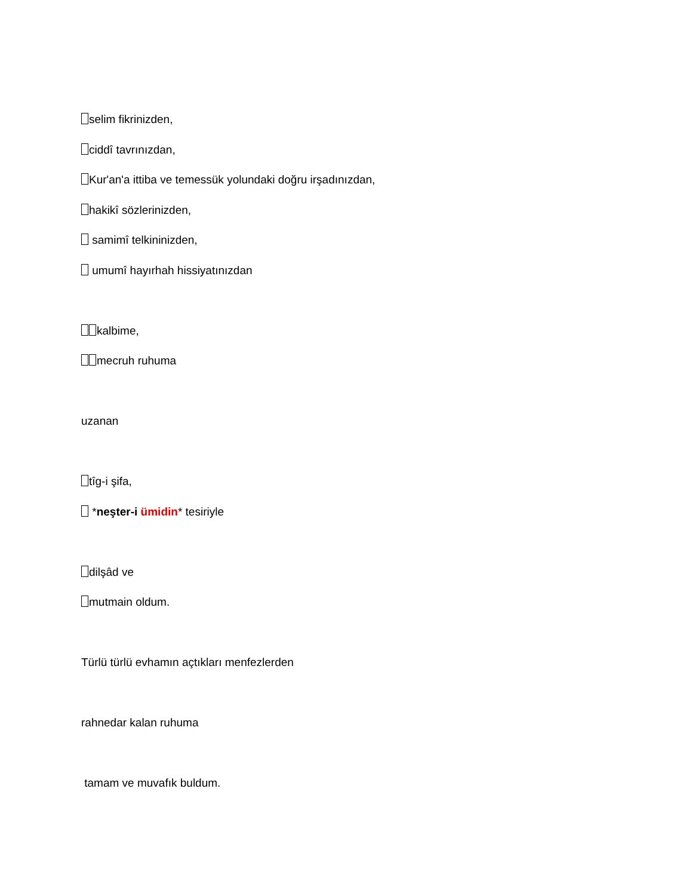selim fikrinizden,
ciddî tavrınızdan,
Kur'an'a ittiba ve temessük yolundaki doğru irşadınızdan,
hakikî sözlerinizden,
samimî telkininizden,
umumî hayırhah hissiyatınızdan
kalbime,
mecruh ruhuma
uzanan
tîg-i şifa,
*neşter-i ümidin* tesiriyle
dilşâd ve
mutmain oldum.
Türlü türlü evhamın açtıkları menfezlerden
rahnedar kalan ruhuma
tamam ve muvafık buldum.